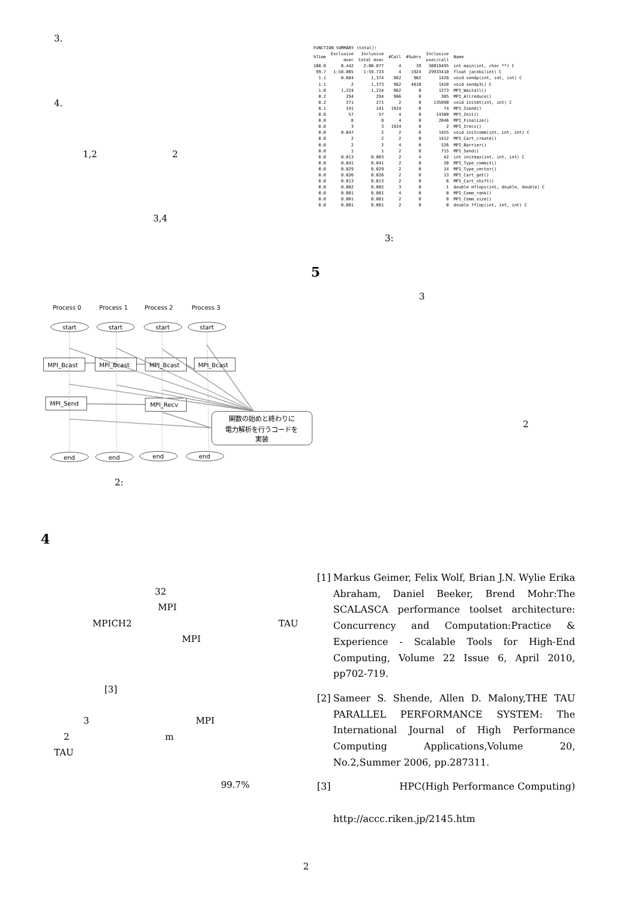3.
4.
1,2 2
3,4
Process 0
Process 1
Process 2
Process 3
MPI_Bcast
MPI_Bcast
MPI_Bcast
MPI_Bcast
MPI_Send
MPI_Recv
start
start
start
start
end
end
end
end
関数の始めと終わりに
電力解析を行うコードを
実装
2:
4
32
MPI
MPICH2 TAU
MPI
[3]
3 MPI
2 m
TAU
99.7%
| FUNCTION SUMMARY (total): | | | | | | |
| --- | --- | --- | --- | --- | --- | --- |
| %Time | Exclusive msec | Inclusive total msec | #Call | #Subrs | Inclusive usec/call | Name |
| 100.0 | 0.442 | 2:00.077 | 4 | 39 | 30019495 | int main(int, char **) C |
| 99.7 | 1:58.065 | 1:59.733 | 4 | 1924 | 29933410 | float jacobi(int) C |
| 1.1 | 0.684 | 1,374 | 962 | 962 | 1428 | void sendp(int, int, int) C |
| 1.1 | 2 | 1,373 | 962 | 4810 | 1428 | void sendp3() C |
| 1.0 | 1,224 | 1,224 | 962 | 0 | 1273 | MPI_Waitall() |
| 0.2 | 294 | 294 | 966 | 0 | 305 | MPI_Allreduce() |
| 0.2 | 271 | 271 | 2 | 0 | 135890 | void initmt(int, int) C |
| 0.1 | 141 | 141 | 1924 | 0 | 74 | MPI_Isend() |
| 0.0 | 57 | 57 | 4 | 0 | 14300 | MPI_Init() |
| 0.0 | 8 | 8 | 4 | 0 | 2046 | MPI_Finalize() |
| 0.0 | 3 | 3 | 1924 | 0 | 2 | MPI_Irecv() |
| 0.0 | 0.047 | 2 | 2 | 6 | 1455 | void initcomm(int, int, int) C |
| 0.0 | 2 | 2 | 2 | 0 | 1412 | MPI_Cart_create() |
| 0.0 | 2 | 2 | 4 | 0 | 526 | MPI_Barrier() |
| 0.0 | 1 | 1 | 2 | 0 | 715 | MPI_Send() |
| 0.0 | 0.013 | 0.083 | 2 | 4 | 42 | int initmax(int, int, int) C |
| 0.0 | 0.041 | 0.041 | 2 | 0 | 20 | MPI_Type_commit() |
| 0.0 | 0.029 | 0.029 | 2 | 0 | 14 | MPI_Type_vector() |
| 0.0 | 0.026 | 0.026 | 2 | 0 | 13 | MPI_Cart_get() |
| 0.0 | 0.013 | 0.013 | 2 | 0 | 6 | MPI_Cart_shift() |
| 0.0 | 0.002 | 0.002 | 3 | 0 | 1 | double mflops(int, double, double) C |
| 0.0 | 0.001 | 0.001 | 4 | 0 | 0 | MPI_Comm_rank() |
| 0.0 | 0.001 | 0.001 | 2 | 0 | 0 | MPI_Comm_size() |
| 0.0 | 0.001 | 0.001 | 2 | 0 | 0 | double fflop(int, int, int) C |
3:
5
3
2
[1] Markus Geimer, Felix Wolf, Brian J.N. Wylie Erika Abraham, Daniel Beeker, Brend Mohr:The SCALASCA performance toolset architecture: Concurrency and Computation:Practice & Experience - Scalable Tools for High-End Computing, Volume 22 Issue 6, April 2010, pp702-719.
[2] Sameer S. Shende, Allen D. Malony,THE TAU PARALLEL PERFORMANCE SYSTEM: The International Journal of High Performance Computing Applications,Volume 20, No.2,Summer 2006, pp.287311.
[3] HPC(High Performance Computing)
http://accc.riken.jp/2145.htm
2